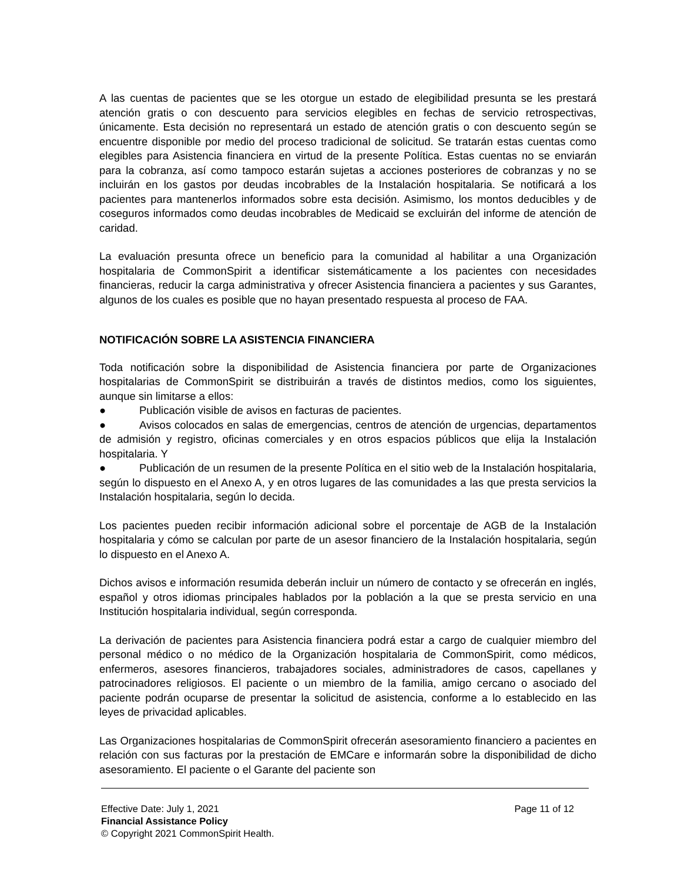A las cuentas de pacientes que se les otorgue un estado de elegibilidad presunta se les prestará atención gratis o con descuento para servicios elegibles en fechas de servicio retrospectivas, únicamente. Esta decisión no representará un estado de atención gratis o con descuento según se encuentre disponible por medio del proceso tradicional de solicitud. Se tratarán estas cuentas como elegibles para Asistencia financiera en virtud de la presente Política. Estas cuentas no se enviarán para la cobranza, así como tampoco estarán sujetas a acciones posteriores de cobranzas y no se incluirán en los gastos por deudas incobrables de la Instalación hospitalaria. Se notificará a los pacientes para mantenerlos informados sobre esta decisión. Asimismo, los montos deducibles y de coseguros informados como deudas incobrables de Medicaid se excluirán del informe de atención de caridad.
La evaluación presunta ofrece un beneficio para la comunidad al habilitar a una Organización hospitalaria de CommonSpirit a identificar sistemáticamente a los pacientes con necesidades financieras, reducir la carga administrativa y ofrecer Asistencia financiera a pacientes y sus Garantes, algunos de los cuales es posible que no hayan presentado respuesta al proceso de FAA.
NOTIFICACIÓN SOBRE LA ASISTENCIA FINANCIERA
Toda notificación sobre la disponibilidad de Asistencia financiera por parte de Organizaciones hospitalarias de CommonSpirit se distribuirán a través de distintos medios, como los siguientes, aunque sin limitarse a ellos:
● Publicación visible de avisos en facturas de pacientes.
● Avisos colocados en salas de emergencias, centros de atención de urgencias, departamentos de admisión y registro, oficinas comerciales y en otros espacios públicos que elija la Instalación hospitalaria. Y
● Publicación de un resumen de la presente Política en el sitio web de la Instalación hospitalaria, según lo dispuesto en el Anexo A, y en otros lugares de las comunidades a las que presta servicios la Instalación hospitalaria, según lo decida.
Los pacientes pueden recibir información adicional sobre el porcentaje de AGB de la Instalación hospitalaria y cómo se calculan por parte de un asesor financiero de la Instalación hospitalaria, según lo dispuesto en el Anexo A.
Dichos avisos e información resumida deberán incluir un número de contacto y se ofrecerán en inglés, español y otros idiomas principales hablados por la población a la que se presta servicio en una Institución hospitalaria individual, según corresponda.
La derivación de pacientes para Asistencia financiera podrá estar a cargo de cualquier miembro del personal médico o no médico de la Organización hospitalaria de CommonSpirit, como médicos, enfermeros, asesores financieros, trabajadores sociales, administradores de casos, capellanes y patrocinadores religiosos. El paciente o un miembro de la familia, amigo cercano o asociado del paciente podrán ocuparse de presentar la solicitud de asistencia, conforme a lo establecido en las leyes de privacidad aplicables.
Las Organizaciones hospitalarias de CommonSpirit ofrecerán asesoramiento financiero a pacientes en relación con sus facturas por la prestación de EMCare e informarán sobre la disponibilidad de dicho asesoramiento. El paciente o el Garante del paciente son
Effective Date: July 1, 2021 Page 11 of 12
Financial Assistance Policy
© Copyright 2021 CommonSpirit Health.